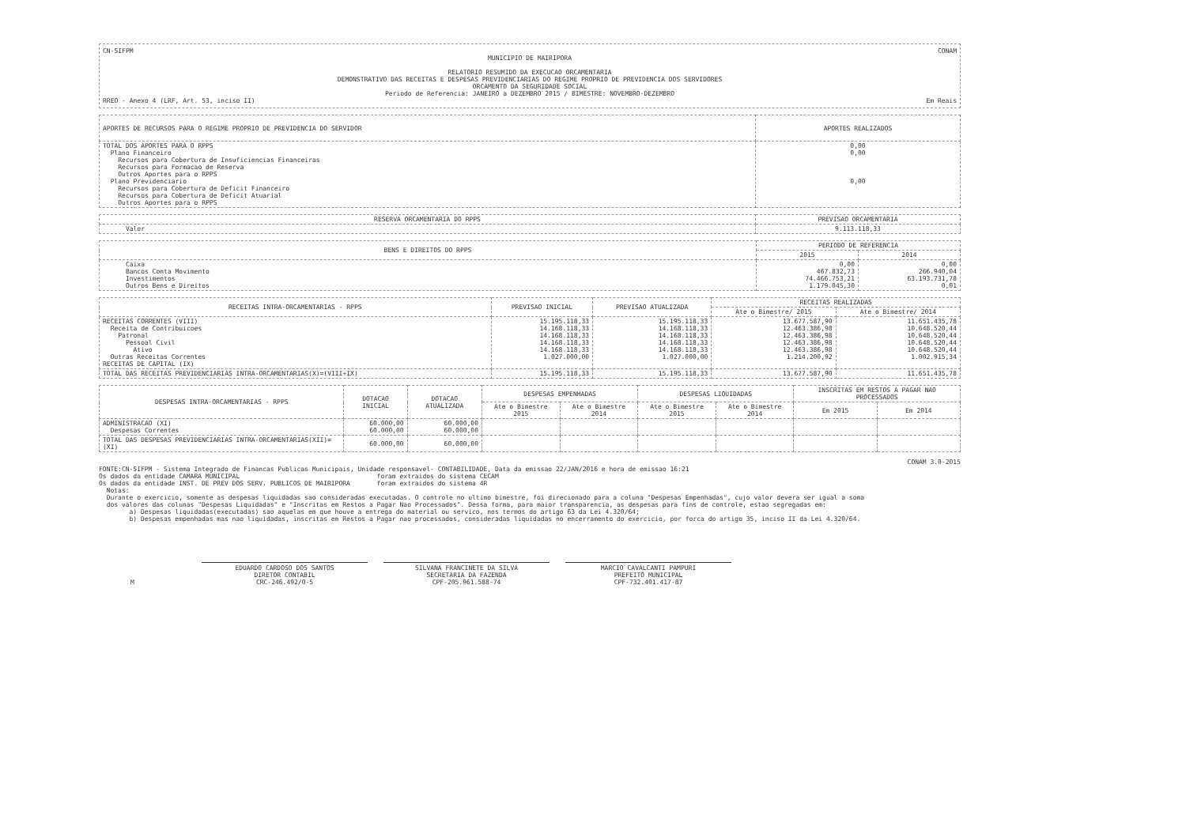CN-SIFPM CONAM
MUNICIPIO DE MAIRIPORA
RELATORIO RESUMIDO DA EXECUCAO ORCAMENTARIA
DEMONSTRATIVO DAS RECEITAS E DESPESAS PREVIDENCIARIAS DO REGIME PROPRIO DE PREVIDENCIA DOS SERVIDORES
ORCAMENTO DA SEGURIDADE SOCIAL
Periodo de Referencia: JANEIRO a DEZEMBRO 2015 / BIMESTRE: NOVEMBRO-DEZEMBRO
RREO - Anexo 4 (LRF, Art. 53, inciso II) Em Reais
| APORTES DE RECURSOS PARA O REGIME PROPRIO DE PREVIDENCIA DO SERVIDOR | APORTES REALIZADOS |
| --- | --- |
| TOTAL DOS APORTES PARA O RPPS Plano Financeiro Recursos para Cobertura de Insuficiencias Financeiras Recursos para Formacao de Reserva Outros Aportes para o RPPS Plano Previdenciario Recursos para Cobertura de Deficit Financeiro Recursos para Cobertura de Deficit Atuarial Outros Aportes para o RPPS | 0,00 0,00 0,00 |
| RESERVA ORCAMENTARIA DO RPPS | PREVISAO ORCAMENTARIA |
| --- | --- |
| Valor | 9.113.118,33 |
| BENS E DIREITOS DO RPPS | PERIODO DE REFERENCIA | |
| --- | --- | --- |
| | 2015 | 2014 |
| Caixa Bancos Conta Movimento Investimentos Outros Bens e Direitos | 0,00 467.832,73 74.466.753,21 1.179.045,30 | 0,00 266.940,04 63.193.731,78 0,01 |
| RECEITAS INTRA-ORCAMENTARIAS - RPPS | PREVISAO INICIAL | PREVISAO ATUALIZADA | RECEITAS REALIZADAS | |
| --- | --- | --- | --- | --- |
| | | | Ate o Bimestre/ 2015 | Ate o Bimestre/ 2014 |
| RECEITAS CORRENTES (VIII) Receita de Contribuicoes Patronal Pessoal Civil Ativo Outras Receitas Correntes RECEITAS DE CAPITAL (IX) | 15.195.118,33 14.168.118,33 14.168.118,33 14.168.118,33 14.168.118,33 1.027.000,00 | 15.195.118,33 14.168.118,33 14.168.118,33 14.168.118,33 14.168.118,33 1.027.000,00 | 13.677.587,90 12.463.386,98 12.463.386,98 12.463.386,98 12.463.386,98 1.214.200,92 | 11.651.435,78 10.648.520,44 10.648.520,44 10.648.520,44 10.648.520,44 1.002.915,34 |
| TOTAL DAS RECEITAS PREVIDENCIARIAS INTRA-ORCAMENTARIAS(X)=(VIII+IX) | 15.195.118,33 | 15.195.118,33 | 13.677.587,90 | 11.651.435,78 |
| DESPESAS INTRA-ORCAMENTARIAS - RPPS | DOTACAO INICIAL | DOTACAO ATUALIZADA | DESPESAS EMPENHADAS | | DESPESAS LIQUIDADAS | | INSCRITAS EM RESTOS A PAGAR NAO PROCESSADOS | |
| --- | --- | --- | --- | --- | --- | --- | --- | --- |
| | | | Ate o Bimestre 2015 | Ate o Bimestre 2014 | Ate o Bimestre 2015 | Ate o Bimestre 2014 | Em 2015 | Em 2014 |
| ADMINISTRACAO (XI) Despesas Correntes | 60.000,00 60.000,00 | 60.000,00 60.000,00 | | | | | | |
| TOTAL DAS DESPESAS PREVIDENCIARIAS INTRA-ORCAMENTARIAS(XII)=(XI) | 60.000,00 | 60.000,00 | | | | | | |
CONAM 3.0-2015
FONTE:CN-SIFPM - Sistema Integrado de Financas Publicas Municipais, Unidade responsavel- CONTABILIDADE, Data da emissao 22/JAN/2016 e hora de emissao 16:21
Os dados da entidade CAMARA MUNICIPAL foram extraidos do sistema CECAM
Os dados da entidade INST. DE PREV DOS SERV. PUBLICOS DE MAIRIPORA foram extraidos do sistema 4R
Notas:
Durante o exercicio, somente as despesas liquidadas sao consideradas executadas. O controle no ultimo bimestre, foi direcionado para a coluna "Despesas Empenhadas", cujo valor devera ser igual a soma
dos valores das colunas "Despesas Liquidadas" e "Inscritas em Restos a Pagar Nao Processados". Dessa forma, para maior transparencia, as despesas para fins de controle, estao segregadas em:
a) Despesas liquidadas(executadas) sao aquelas em que houve a entrega do material ou servico, nos termos do artigo 63 da Lei 4.320/64;
b) Despesas empenhadas mas nao liquidadas, inscritas em Restos a Pagar nao processados, consideradas liquidadas no encerramento do exercicio, por forca do artigo 35, inciso II da Lei 4.320/64.
M EDUARDO CARDOSO DOS SANTOS
DIRETOR CONTABIL
CRC-246.492/0-5
SILVANA FRANCINETE DA SILVA
SECRETARIA DA FAZENDA
CPF-205.961.588-74
MARCIO CAVALCANTI PAMPURI
PREFEITO MUNICIPAL
CPF-732.401.417-87